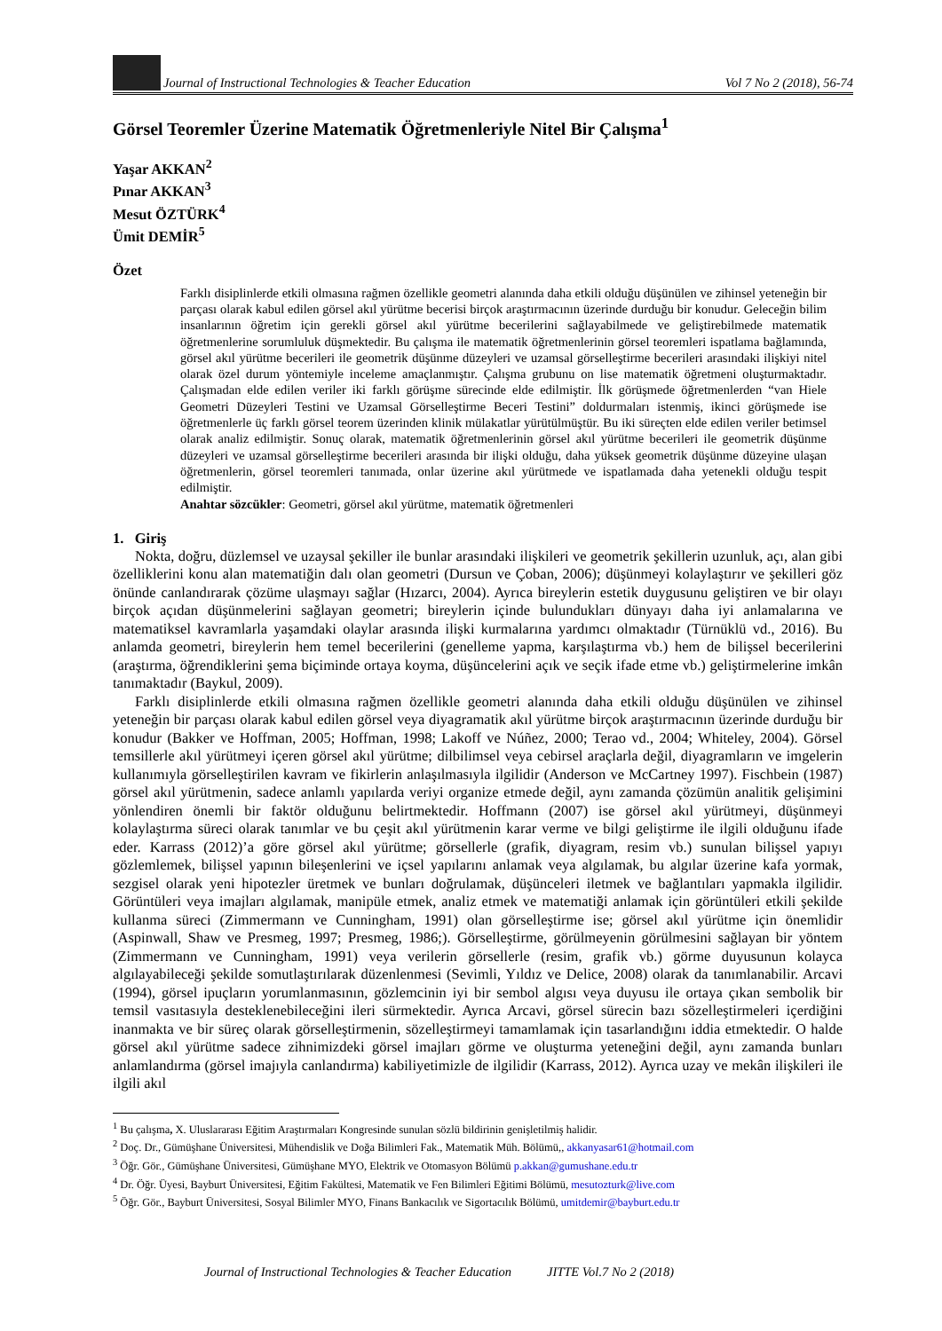Journal of Instructional Technologies & Teacher Education Vol 7 No 2 (2018), 56-74
Görsel Teoremler Üzerine Matematik Öğretmenleriyle Nitel Bir Çalışma<sup>1</sup>
Yaşar AKKAN<sup>2</sup>
Pınar AKKAN<sup>3</sup>
Mesut ÖZTÜRK<sup>4</sup>
Ümit DEMİR<sup>5</sup>
Özet
Farklı disiplinlerde etkili olmasına rağmen özellikle geometri alanında daha etkili olduğu düşünülen ve zihinsel yeteneğin bir parçası olarak kabul edilen görsel akıl yürütme becerisi birçok araştırmacının üzerinde durduğu bir konudur. Geleceğin bilim insanlarının öğretim için gerekli görsel akıl yürütme becerilerini sağlayabilmede ve geliştirebilmede matematik öğretmenlerine sorumluluk düşmektedir. Bu çalışma ile matematik öğretmenlerinin görsel teoremleri ispatlama bağlamında, görsel akıl yürütme becerileri ile geometrik düşünme düzeyleri ve uzamsal görselleştirme becerileri arasındaki ilişkiyi nitel olarak özel durum yöntemiyle inceleme amaçlanmıştır. Çalışma grubunu on lise matematik öğretmeni oluşturmaktadır. Çalışmadan elde edilen veriler iki farklı görüşme sürecinde elde edilmiştir. İlk görüşmede öğretmenlerden “van Hiele Geometri Düzeyleri Testini ve Uzamsal Görselleştirme Beceri Testini” doldurmaları istenmiş, ikinci görüşmede ise öğretmenlerle üç farklı görsel teorem üzerinden klinik mülakatlar yürütülmüştür. Bu iki süreçten elde edilen veriler betimsel olarak analiz edilmiştir. Sonuç olarak, matematik öğretmenlerinin görsel akıl yürütme becerileri ile geometrik düşünme düzeyleri ve uzamsal görselleştirme becerileri arasında bir ilişki olduğu, daha yüksek geometrik düşünme düzeyine ulaşan öğretmenlerin, görsel teoremleri tanımada, onlar üzerine akıl yürütmede ve ispatlamada daha yetenekli olduğu tespit edilmiştir.
Anahtar sözcükler: Geometri, görsel akıl yürütme, matematik öğretmenleri
1. Giriş
Nokta, doğru, düzlemsel ve uzaysal şekiller ile bunlar arasındaki ilişkileri ve geometrik şekillerin uzunluk, açı, alan gibi özelliklerini konu alan matematiğin dalı olan geometri (Dursun ve Çoban, 2006); düşünmeyi kolaylaştırır ve şekilleri göz önünde canlandırarak çözüme ulaşmayı sağlar (Hızarcı, 2004). Ayrıca bireylerin estetik duygusunu geliştiren ve bir olayı birçok açıdan düşünmelerini sağlayan geometri; bireylerin içinde bulundukları dünyayı daha iyi anlamalarına ve matematiksel kavramlarla yaşamdaki olaylar arasında ilişki kurmalarına yardımcı olmaktadır (Türnüklü vd., 2016). Bu anlamda geometri, bireylerin hem temel becerilerini (genelleme yapma, karşılaştırma vb.) hem de bilişsel becerilerini (araştırma, öğrendiklerini şema biçiminde ortaya koyma, düşüncelerini açık ve seçik ifade etme vb.) geliştirmelerine imkân tanımaktadır (Baykul, 2009).
Farklı disiplinlerde etkili olmasına rağmen özellikle geometri alanında daha etkili olduğu düşünülen ve zihinsel yeteneğin bir parçası olarak kabul edilen görsel veya diyagramatik akıl yürütme birçok araştırmacının üzerinde durduğu bir konudur (Bakker ve Hoffman, 2005; Hoffman, 1998; Lakoff ve Núñez, 2000; Terao vd., 2004; Whiteley, 2004). Görsel temsillerle akıl yürütmeyi içeren görsel akıl yürütme; dilbilimsel veya cebirsel araçlarla değil, diyagramların ve imgelerin kullanımıyla görselleştirilen kavram ve fikirlerin anlaşılmasıyla ilgilidir (Anderson ve McCartney 1997). Fischbein (1987) görsel akıl yürütmenin, sadece anlamlı yapılarda veriyi organize etmede değil, aynı zamanda çözümün analitik gelişimini yönlendiren önemli bir faktör olduğunu belirtmektedir. Hoffmann (2007) ise görsel akıl yürütmeyi, düşünmeyi kolaylaştırma süreci olarak tanımlar ve bu çeşit akıl yürütmenin karar verme ve bilgi geliştirme ile ilgili olduğunu ifade eder. Karrass (2012)’a göre görsel akıl yürütme; görsellerle (grafik, diyagram, resim vb.) sunulan bilişsel yapıyı gözlemlemek, bilişsel yapının bileşenlerini ve içsel yapılarını anlamak veya algılamak, bu algılar üzerine kafa yormak, sezgisel olarak yeni hipotezler üretmek ve bunları doğrulamak, düşünceleri iletmek ve bağlantıları yapmakla ilgilidir. Görüntüleri veya imajları algılamak, manipüle etmek, analiz etmek ve matematiği anlamak için görüntüleri etkili şekilde kullanma süreci (Zimmermann ve Cunningham, 1991) olan görselleştirme ise; görsel akıl yürütme için önemlidir (Aspinwall, Shaw ve Presmeg, 1997; Presmeg, 1986;). Görselleştirme, görülmeyenin görülmesini sağlayan bir yöntem (Zimmermann ve Cunningham, 1991) veya verilerin görsellerle (resim, grafik vb.) görme duyusunun kolayca algılayabileceği şekilde somutlaştırılarak düzenlenmesi (Sevimli, Yıldız ve Delice, 2008) olarak da tanımlanabilir. Arcavi (1994), görsel ipuçların yorumlanmasının, gözlemcinin iyi bir sembol algısı veya duyusu ile ortaya çıkan sembolik bir temsil vasıtasıyla desteklenebileceğini ileri sürmektedir. Ayrıca Arcavi, görsel sürecin bazı sözelleştirmeleri içerdiğini inanmakta ve bir süreç olarak görselleştirmenin, sözelleştirmeyi tamamlamak için tasarlandığını iddia etmektedir. O halde görsel akıl yürütme sadece zihnimizdeki görsel imajları görme ve oluşturma yeteneğini değil, aynı zamanda bunları anlamlandırma (görsel imajıyla canlandırma) kabiliyetimizle de ilgilidir (Karrass, 2012). Ayrıca uzay ve mekân ilişkileri ile ilgili akıl
<sup>1</sup> Bu çalışma, X. Uluslararası Eğitim Araştırmaları Kongresinde sunulan sözlü bildirinin genişletilmiş halidir.
<sup>2</sup> Doç. Dr., Gümüşhane Üniversitesi, Mühendislik ve Doğa Bilimleri Fak., Matematik Müh. Bölümü,, akkanyasar61@hotmail.com
<sup>3</sup> Öğr. Gör., Gümüşhane Üniversitesi, Gümüşhane MYO, Elektrik ve Otomasyon Bölümü p.akkan@gumushane.edu.tr
<sup>4</sup> Dr. Öğr. Üyesi, Bayburt Üniversitesi, Eğitim Fakültesi, Matematik ve Fen Bilimleri Eğitimi Bölümü, mesutozturk@live.com
<sup>5</sup> Öğr. Gör., Bayburt Üniversitesi, Sosyal Bilimler MYO, Finans Bankacılık ve Sigortacılık Bölümü, umitdemir@bayburt.edu.tr
Journal of Instructional Technologies & Teacher Education JITTE Vol.7 No 2 (2018)